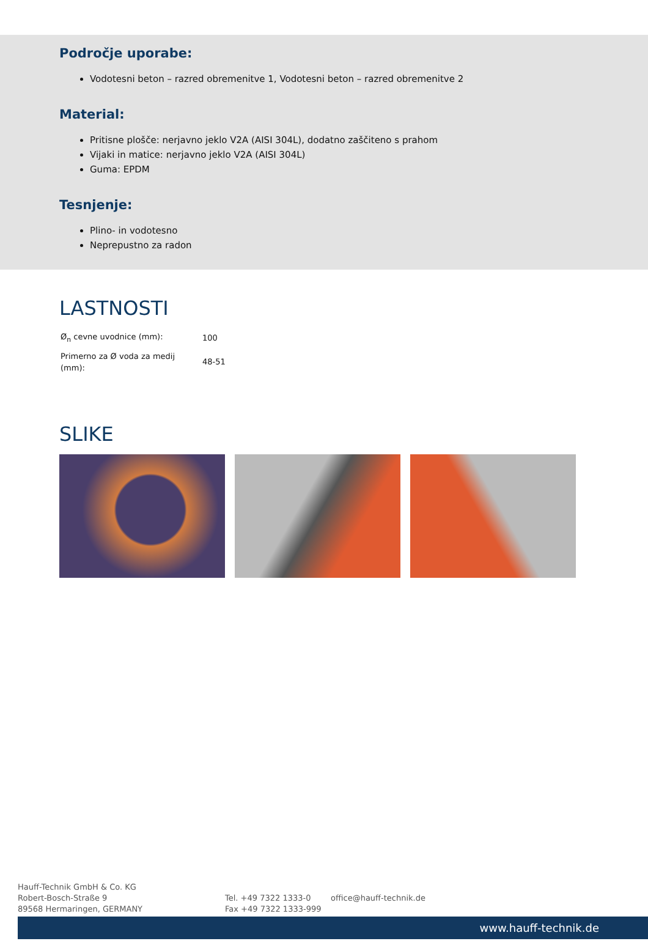Področje uporabe:
Vodotesni beton – razred obremenitve 1, Vodotesni beton – razred obremenitve 2
Material:
Pritisne plošče: nerjavno jeklo V2A (AISI 304L), dodatno zaščiteno s prahom
Vijaki in matice: nerjavno jeklo V2A (AISI 304L)
Guma: EPDM
Tesnjenje:
Plino- in vodotesno
Neprepustno za radon
LASTNOSTI
| Ø<sub>n</sub> cevne uvodnice (mm): | 100 |
| Primerno za Ø voda za medij (mm): | 48-51 |
SLIKE
Hauff-Technik GmbH & Co. KG
Robert-Bosch-Straße 9
89568 Hermaringen, GERMANY
Tel. +49 7322 1333-0
Fax +49 7322 1333-999
office@hauff-technik.de
www.hauff-technik.de